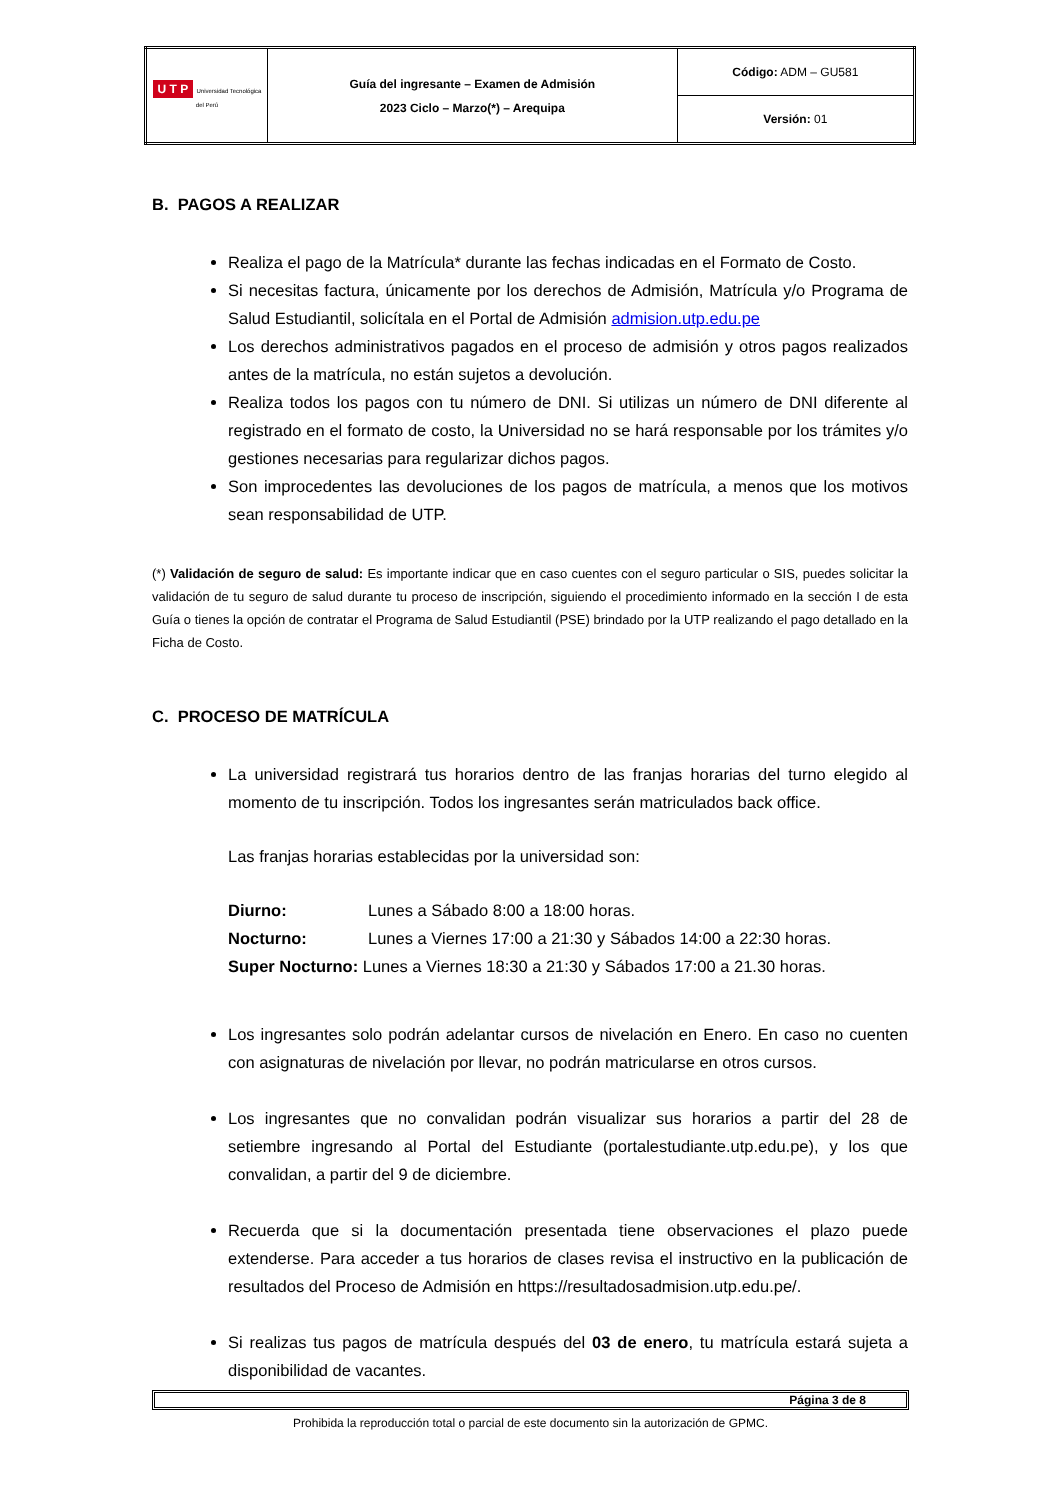| U T P Universidad Tecnológica del Perú | Guía del ingresante – Examen de Admisión 2023 Ciclo – Marzo(*) – Arequipa | Código: ADM – GU581 |
| | | Versión: 01 |
B. PAGOS A REALIZAR
Realiza el pago de la Matrícula* durante las fechas indicadas en el Formato de Costo.
Si necesitas factura, únicamente por los derechos de Admisión, Matrícula y/o Programa de Salud Estudiantil, solicítala en el Portal de Admisión admision.utp.edu.pe
Los derechos administrativos pagados en el proceso de admisión y otros pagos realizados antes de la matrícula, no están sujetos a devolución.
Realiza todos los pagos con tu número de DNI. Si utilizas un número de DNI diferente al registrado en el formato de costo, la Universidad no se hará responsable por los trámites y/o gestiones necesarias para regularizar dichos pagos.
Son improcedentes las devoluciones de los pagos de matrícula, a menos que los motivos sean responsabilidad de UTP.
(*) Validación de seguro de salud: Es importante indicar que en caso cuentes con el seguro particular o SIS, puedes solicitar la validación de tu seguro de salud durante tu proceso de inscripción, siguiendo el procedimiento informado en la sección I de esta Guía o tienes la opción de contratar el Programa de Salud Estudiantil (PSE) brindado por la UTP realizando el pago detallado en la Ficha de Costo.
C. PROCESO DE MATRÍCULA
La universidad registrará tus horarios dentro de las franjas horarias del turno elegido al momento de tu inscripción. Todos los ingresantes serán matriculados back office.
Las franjas horarias establecidas por la universidad son:
| Diurno: | Lunes a Sábado 8:00 a 18:00 horas. |
| Nocturno: | Lunes a Viernes 17:00 a 21:30 y Sábados 14:00 a 22:30 horas. |
| Super Nocturno: Lunes a Viernes 18:30 a 21:30 y Sábados 17:00 a 21.30 horas. | |
Los ingresantes solo podrán adelantar cursos de nivelación en Enero. En caso no cuenten con asignaturas de nivelación por llevar, no podrán matricularse en otros cursos.
Los ingresantes que no convalidan podrán visualizar sus horarios a partir del 28 de setiembre ingresando al Portal del Estudiante (portalestudiante.utp.edu.pe), y los que convalidan, a partir del 9 de diciembre.
Recuerda que si la documentación presentada tiene observaciones el plazo puede extenderse. Para acceder a tus horarios de clases revisa el instructivo en la publicación de resultados del Proceso de Admisión en https://resultadosadmision.utp.edu.pe/.
Si realizas tus pagos de matrícula después del 03 de enero, tu matrícula estará sujeta a disponibilidad de vacantes.
Página 3 de 8
Prohibida la reproducción total o parcial de este documento sin la autorización de GPMC.